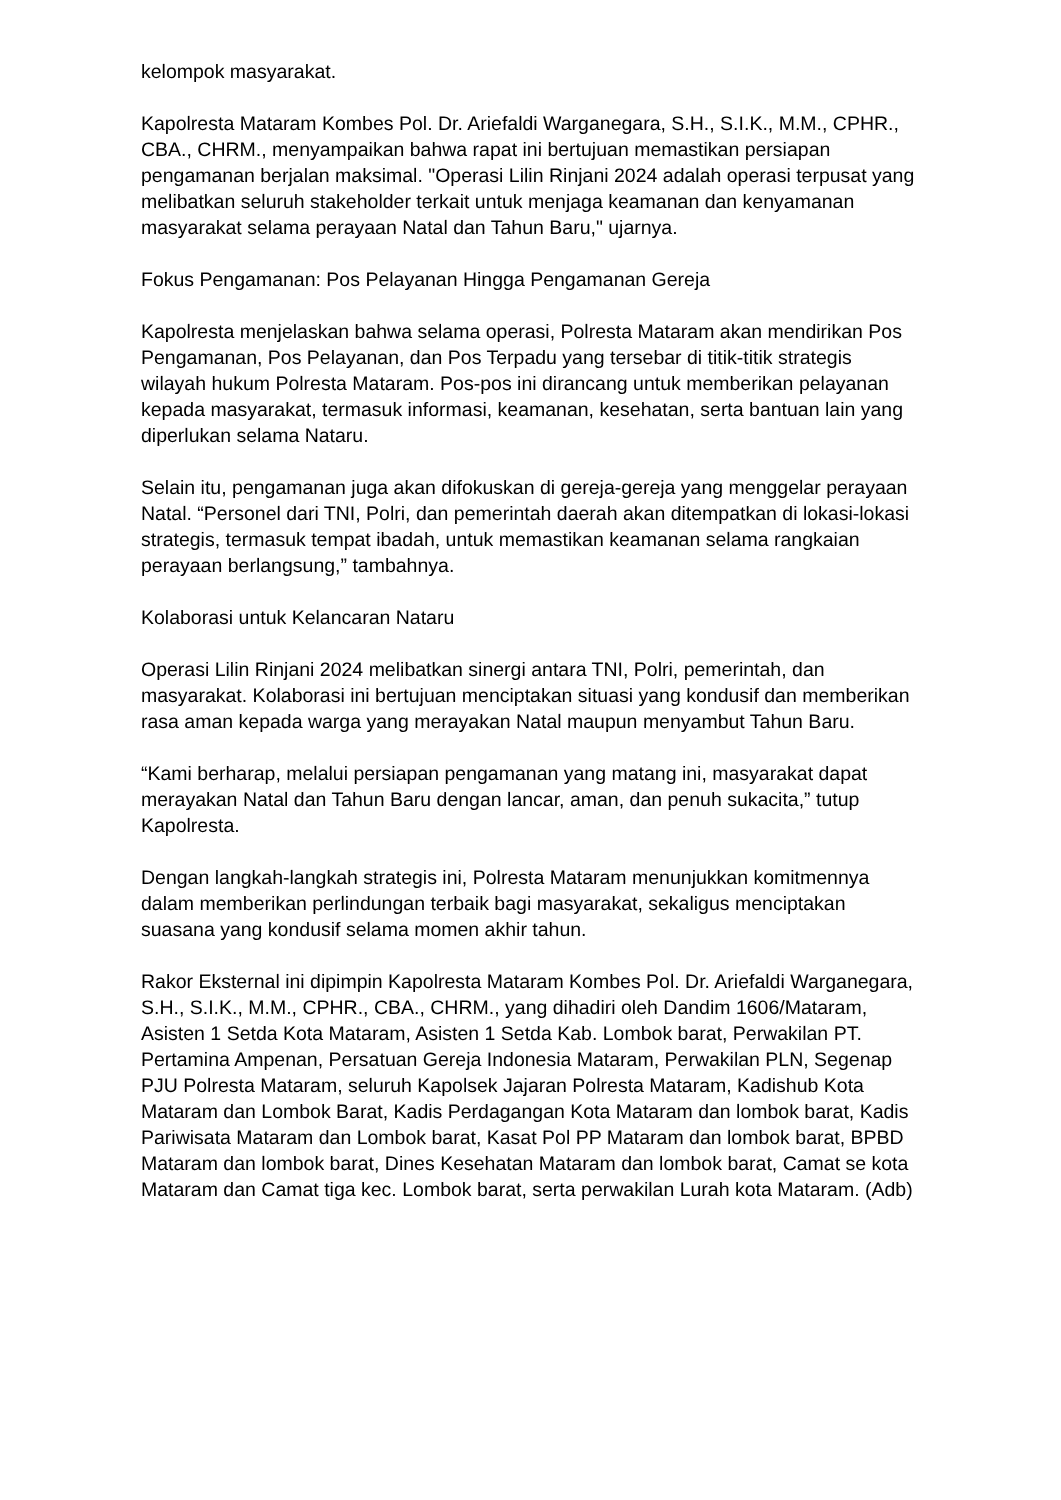kelompok masyarakat.
Kapolresta Mataram Kombes Pol. Dr. Ariefaldi Warganegara, S.H., S.I.K., M.M., CPHR., CBA., CHRM., menyampaikan bahwa rapat ini bertujuan memastikan persiapan pengamanan berjalan maksimal. "Operasi Lilin Rinjani 2024 adalah operasi terpusat yang melibatkan seluruh stakeholder terkait untuk menjaga keamanan dan kenyamanan masyarakat selama perayaan Natal dan Tahun Baru," ujarnya.
Fokus Pengamanan: Pos Pelayanan Hingga Pengamanan Gereja
Kapolresta menjelaskan bahwa selama operasi, Polresta Mataram akan mendirikan Pos Pengamanan, Pos Pelayanan, dan Pos Terpadu yang tersebar di titik-titik strategis wilayah hukum Polresta Mataram. Pos-pos ini dirancang untuk memberikan pelayanan kepada masyarakat, termasuk informasi, keamanan, kesehatan, serta bantuan lain yang diperlukan selama Nataru.
Selain itu, pengamanan juga akan difokuskan di gereja-gereja yang menggelar perayaan Natal. “Personel dari TNI, Polri, dan pemerintah daerah akan ditempatkan di lokasi-lokasi strategis, termasuk tempat ibadah, untuk memastikan keamanan selama rangkaian perayaan berlangsung,” tambahnya.
Kolaborasi untuk Kelancaran Nataru
Operasi Lilin Rinjani 2024 melibatkan sinergi antara TNI, Polri, pemerintah, dan masyarakat. Kolaborasi ini bertujuan menciptakan situasi yang kondusif dan memberikan rasa aman kepada warga yang merayakan Natal maupun menyambut Tahun Baru.
“Kami berharap, melalui persiapan pengamanan yang matang ini, masyarakat dapat merayakan Natal dan Tahun Baru dengan lancar, aman, dan penuh sukacita,” tutup Kapolresta.
Dengan langkah-langkah strategis ini, Polresta Mataram menunjukkan komitmennya dalam memberikan perlindungan terbaik bagi masyarakat, sekaligus menciptakan suasana yang kondusif selama momen akhir tahun.
Rakor Eksternal ini dipimpin Kapolresta Mataram Kombes Pol. Dr. Ariefaldi Warganegara, S.H., S.I.K., M.M., CPHR., CBA., CHRM., yang dihadiri oleh Dandim 1606/Mataram, Asisten 1 Setda Kota Mataram, Asisten 1 Setda Kab. Lombok barat, Perwakilan PT. Pertamina Ampenan, Persatuan Gereja Indonesia Mataram, Perwakilan PLN, Segenap PJU Polresta Mataram, seluruh Kapolsek Jajaran Polresta Mataram, Kadishub Kota Mataram dan Lombok Barat, Kadis Perdagangan Kota Mataram dan lombok barat, Kadis Pariwisata Mataram dan Lombok barat, Kasat Pol PP Mataram dan lombok barat, BPBD Mataram dan lombok barat, Dines Kesehatan Mataram dan lombok barat, Camat se kota Mataram dan Camat tiga kec. Lombok barat, serta perwakilan Lurah kota Mataram. (Adb)